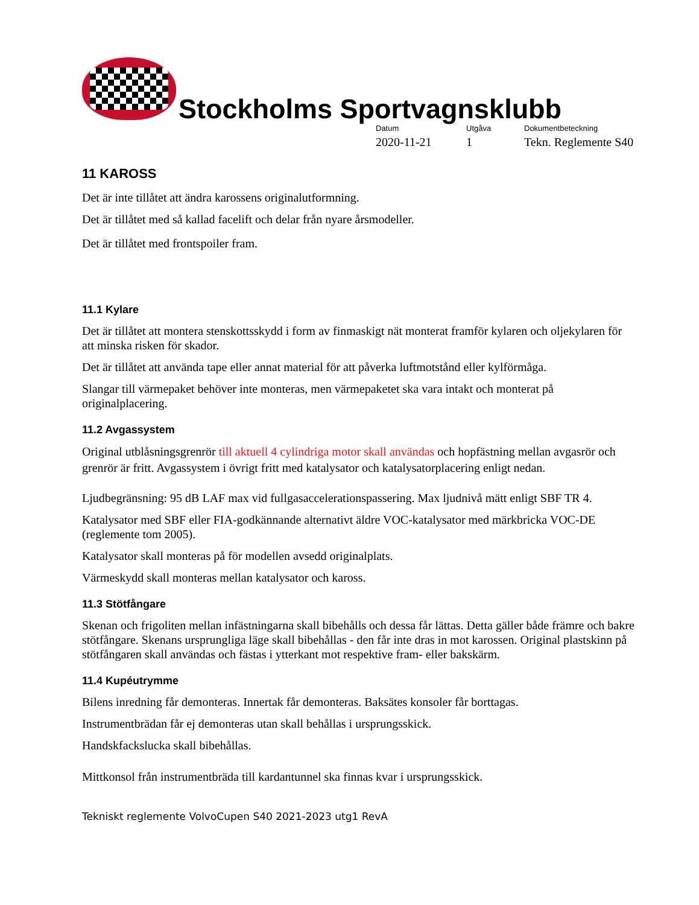Stockholms Sportvagnsklubb
Datum
2020-11-21
Utgåva
1
Dokumentbeteckning
Tekn. Reglemente S40
11 KAROSS
Det är inte tillåtet att ändra karossens originalutformning.
Det är tillåtet med så kallad facelift och delar från nyare årsmodeller.
Det är tillåtet med frontspoiler fram.
11.1 Kylare
Det är tillåtet att montera stenskottsskydd i form av finmaskigt nät monterat framför kylaren och oljekylaren för att minska risken för skador.
Det är tillåtet att använda tape eller annat material för att påverka luftmotstånd eller kylförmåga.
Slangar till värmepaket behöver inte monteras, men värmepaketet ska vara intakt och monterat på originalplacering.
11.2 Avgassystem
Original utblåsningsgrenrör till aktuell 4 cylindriga motor skall användas och hopfästning mellan avgasrör och grenrör är fritt. Avgassystem i övrigt fritt med katalysator och katalysatorplacering enligt nedan.
Ljudbegränsning: 95 dB LAF max vid fullgasaccelerationspassering. Max ljudnivå mätt enligt SBF TR 4.
Katalysator med SBF eller FIA-godkännande alternativt äldre VOC-katalysator med märkbricka VOC-DE (reglemente tom 2005).
Katalysator skall monteras på för modellen avsedd originalplats.
Värmeskydd skall monteras mellan katalysator och kaross.
11.3 Stötfångare
Skenan och frigoliten mellan infästningarna skall bibehålls och dessa får lättas. Detta gäller både främre och bakre stötfångare. Skenans ursprungliga läge skall bibehållas - den får inte dras in mot karossen. Original plastskinn på stötfångaren skall användas och fästas i ytterkant mot respektive fram- eller bakskärm.
11.4 Kupéutrymme
Bilens inredning får demonteras. Innertak får demonteras. Baksätes konsoler får borttagas.
Instrumentbrädan får ej demonteras utan skall behållas i ursprungsskick.
Handskfackslucka skall bibehållas.
Mittkonsol från instrumentbräda till kardantunnel ska finnas kvar i ursprungsskick.
Tekniskt reglemente VolvoCupen S40 2021-2023 utg1 RevA